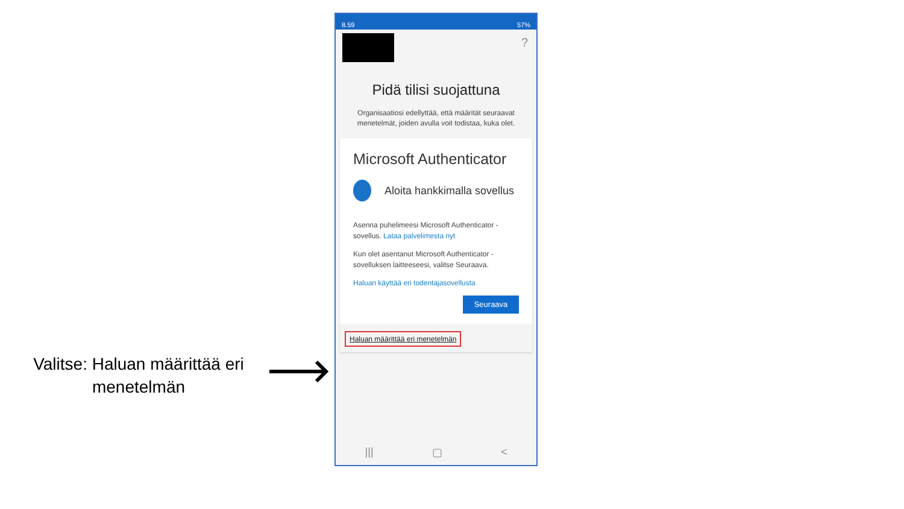Valitse: Haluan määrittää eri menetelmän
8.59 57%
?
Pidä tilisi suojattuna
Organisaatiosi edellyttää, että määrität seuraavat menetelmät, joiden avulla voit todistaa, kuka olet.
Microsoft Authenticator
Aloita hankkimalla sovellus
Asenna puhelimeesi Microsoft Authenticator -sovellus. Lataa palvelimesta nyt
Kun olet asentanut Microsoft Authenticator -sovelluksen laitteeseesi, valitse Seuraava.
Haluan käyttää eri todentajasovellusta
Seuraava
Haluan määrittää eri menetelmän
||| ▢ <